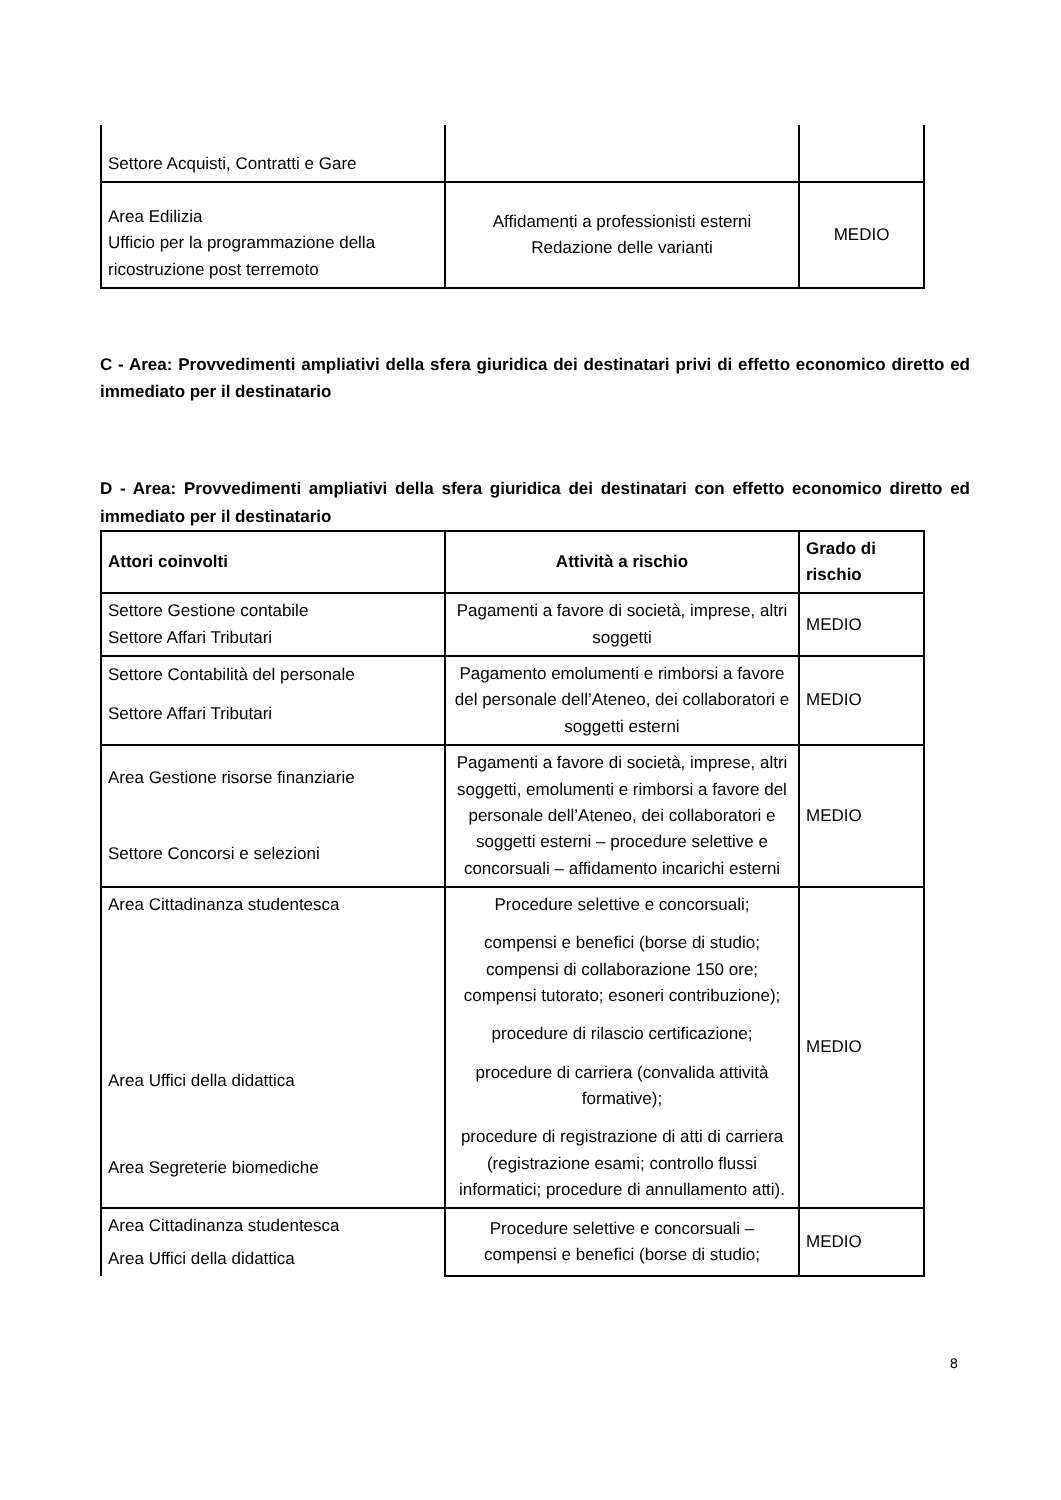| Settore Acquisti, Contratti e Gare | | |
| Area Edilizia Ufficio per la programmazione della ricostruzione post terremoto | Affidamenti a professionisti esterni Redazione delle varianti | MEDIO |
C - Area: Provvedimenti ampliativi della sfera giuridica dei destinatari privi di effetto economico diretto ed immediato per il destinatario
D - Area: Provvedimenti ampliativi della sfera giuridica dei destinatari con effetto economico diretto ed immediato per il destinatario
| Attori coinvolti | Attività a rischio | Grado di rischio |
| --- | --- | --- |
| Settore Gestione contabile Settore Affari Tributari | Pagamenti a favore di società, imprese, altri soggetti | MEDIO |
| Settore Contabilità del personale Settore Affari Tributari | Pagamento emolumenti e rimborsi a favore del personale dell’Ateneo, dei collaboratori e soggetti esterni | MEDIO |
| Area Gestione risorse finanziarie Settore Concorsi e selezioni | Pagamenti a favore di società, imprese, altri soggetti, emolumenti e rimborsi a favore del personale dell’Ateneo, dei collaboratori e soggetti esterni – procedure selettive e concorsuali – affidamento incarichi esterni | MEDIO |
| Area Cittadinanza studentesca Area Uffici della didattica Area Segreterie biomediche | Procedure selettive e concorsuali; compensi e benefici (borse di studio; compensi di collaborazione 150 ore; compensi tutorato; esoneri contribuzione); procedure di rilascio certificazione; procedure di carriera (convalida attività formative); procedure di registrazione di atti di carriera (registrazione esami; controllo flussi informatici; procedure di annullamento atti). | MEDIO |
| Area Cittadinanza studentesca Area Uffici della didattica | Procedure selettive e concorsuali – compensi e benefici (borse di studio; | MEDIO |
8